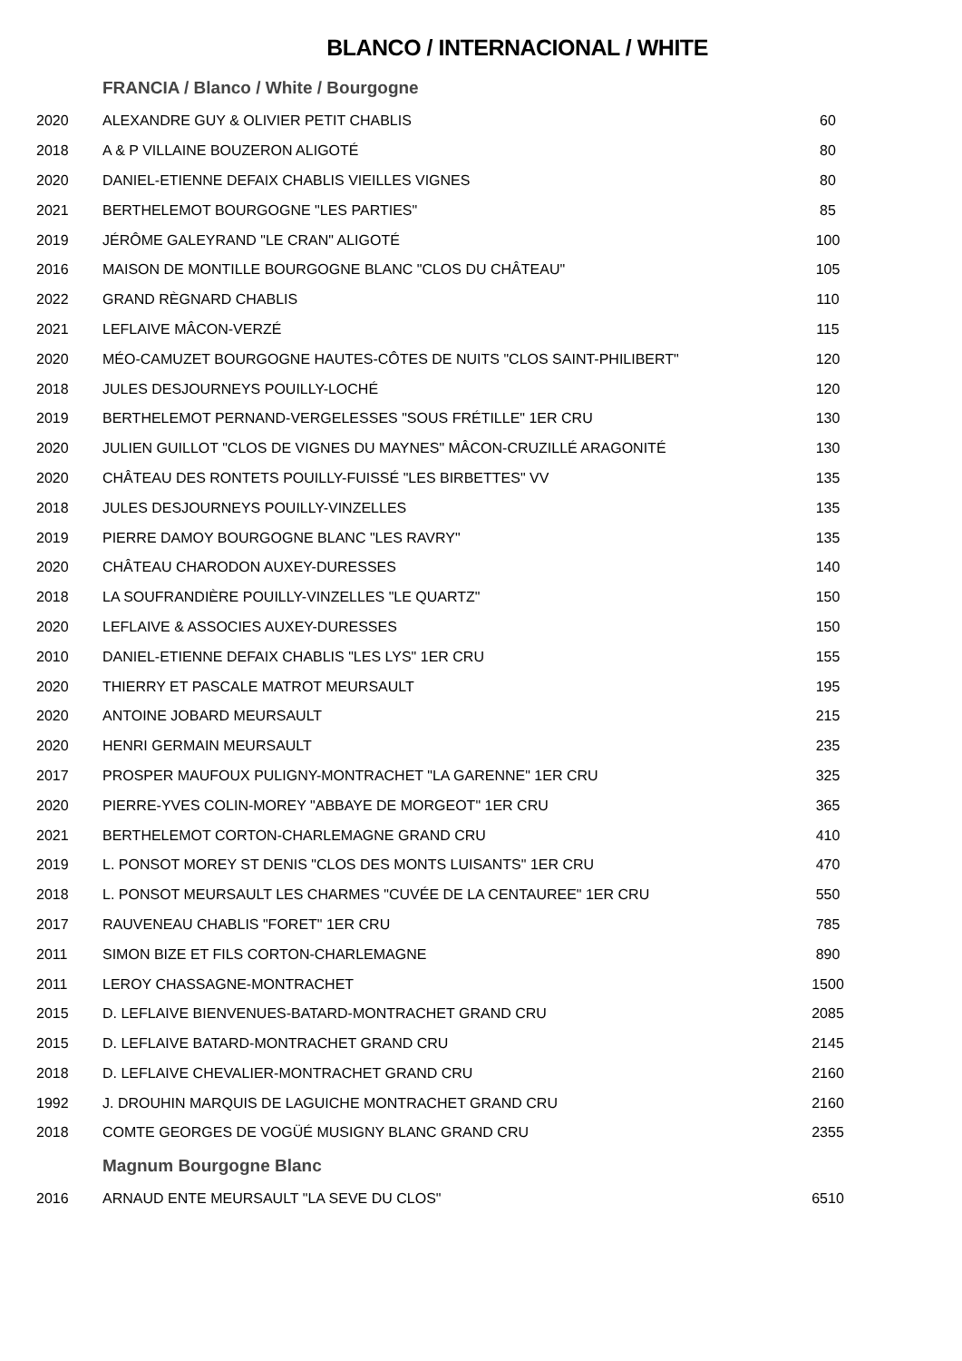BLANCO / INTERNACIONAL / WHITE
| | FRANCIA / Blanco / White / Bourgogne | |
| 2020 | ALEXANDRE GUY & OLIVIER PETIT CHABLIS | 60 |
| 2018 | A & P VILLAINE BOUZERON ALIGOTÉ | 80 |
| 2020 | DANIEL-ETIENNE DEFAIX CHABLIS VIEILLES VIGNES | 80 |
| 2021 | BERTHELEMOT BOURGOGNE "LES PARTIES" | 85 |
| 2019 | JÉRÔME GALEYRAND "LE CRAN" ALIGOTÉ | 100 |
| 2016 | MAISON DE MONTILLE BOURGOGNE BLANC "CLOS DU CHÂTEAU" | 105 |
| 2022 | GRAND RÈGNARD CHABLIS | 110 |
| 2021 | LEFLAIVE MÂCON-VERZÉ | 115 |
| 2020 | MÉO-CAMUZET BOURGOGNE HAUTES-CÔTES DE NUITS "CLOS SAINT-PHILIBERT" | 120 |
| 2018 | JULES DESJOURNEYS POUILLY-LOCHÉ | 120 |
| 2019 | BERTHELEMOT PERNAND-VERGELESSES "SOUS FRÉTILLE" 1ER CRU | 130 |
| 2020 | JULIEN GUILLOT "CLOS DE VIGNES DU MAYNES" MÂCON-CRUZILLÉ ARAGONITÉ | 130 |
| 2020 | CHÂTEAU DES RONTETS POUILLY-FUISSÉ "LES BIRBETTES" VV | 135 |
| 2018 | JULES DESJOURNEYS POUILLY-VINZELLES | 135 |
| 2019 | PIERRE DAMOY BOURGOGNE BLANC "LES RAVRY" | 135 |
| 2020 | CHÂTEAU CHARODON AUXEY-DURESSES | 140 |
| 2018 | LA SOUFRANDIÈRE POUILLY-VINZELLES "LE QUARTZ" | 150 |
| 2020 | LEFLAIVE & ASSOCIES AUXEY-DURESSES | 150 |
| 2010 | DANIEL-ETIENNE DEFAIX CHABLIS "LES LYS" 1ER CRU | 155 |
| 2020 | THIERRY ET PASCALE MATROT MEURSAULT | 195 |
| 2020 | ANTOINE JOBARD MEURSAULT | 215 |
| 2020 | HENRI GERMAIN MEURSAULT | 235 |
| 2017 | PROSPER MAUFOUX PULIGNY-MONTRACHET "LA GARENNE" 1ER CRU | 325 |
| 2020 | PIERRE-YVES COLIN-MOREY "ABBAYE DE MORGEOT" 1ER CRU | 365 |
| 2021 | BERTHELEMOT CORTON-CHARLEMAGNE GRAND CRU | 410 |
| 2019 | L. PONSOT MOREY ST DENIS "CLOS DES MONTS LUISANTS" 1ER CRU | 470 |
| 2018 | L. PONSOT MEURSAULT LES CHARMES "CUVÉE DE LA CENTAUREE" 1ER CRU | 550 |
| 2017 | RAUVENEAU CHABLIS "FORET" 1ER CRU | 785 |
| 2011 | SIMON BIZE ET FILS CORTON-CHARLEMAGNE | 890 |
| 2011 | LEROY CHASSAGNE-MONTRACHET | 1500 |
| 2015 | D. LEFLAIVE BIENVENUES-BATARD-MONTRACHET GRAND CRU | 2085 |
| 2015 | D. LEFLAIVE BATARD-MONTRACHET GRAND CRU | 2145 |
| 2018 | D. LEFLAIVE CHEVALIER-MONTRACHET GRAND CRU | 2160 |
| 1992 | J. DROUHIN MARQUIS DE LAGUICHE MONTRACHET GRAND CRU | 2160 |
| 2018 | COMTE GEORGES DE VOGÜÉ MUSIGNY BLANC GRAND CRU | 2355 |
| | Magnum Bourgogne Blanc | |
| 2016 | ARNAUD ENTE MEURSAULT "LA SEVE DU CLOS" | 6510 |